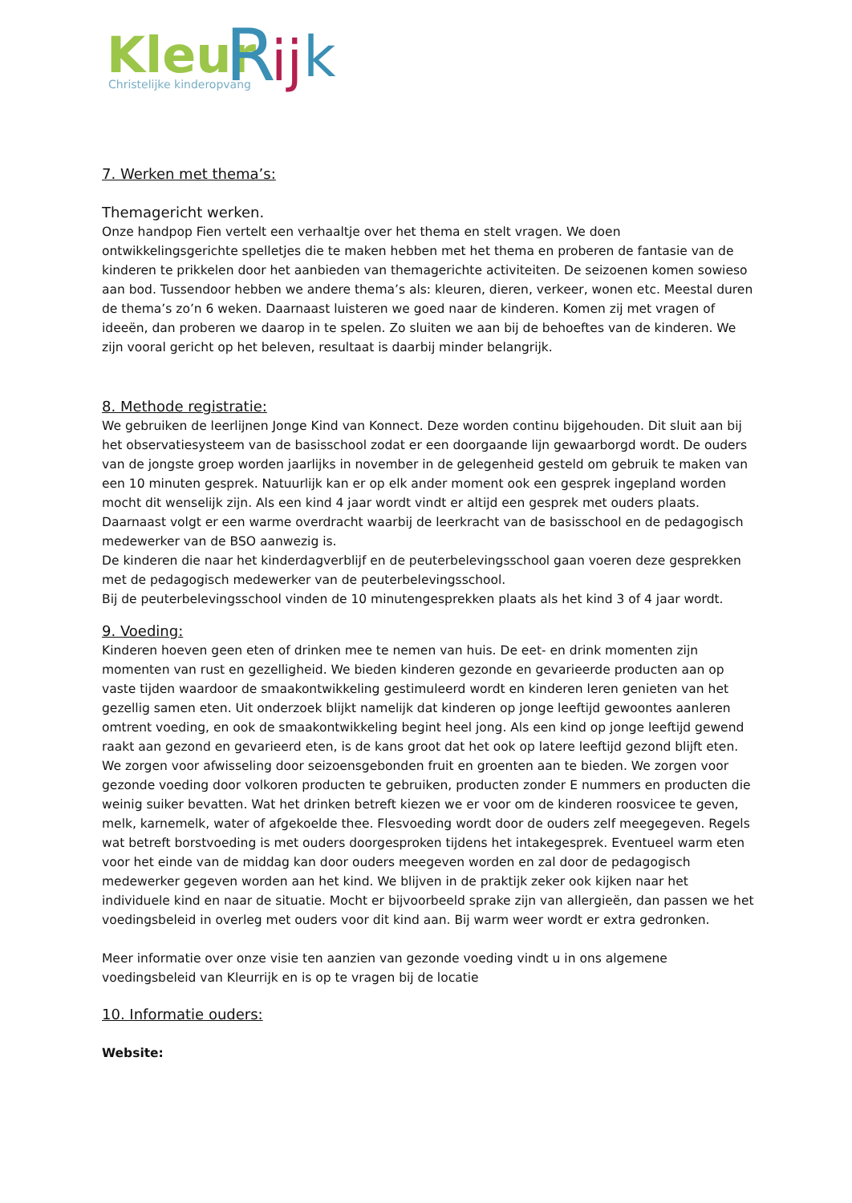Kleur
R
ij
k
Christelijke kinderopvang
7. Werken met thema’s:
Themagericht werken.
Onze handpop Fien vertelt een verhaaltje over het thema en stelt vragen. We doen ontwikkelingsgerichte spelletjes die te maken hebben met het thema en proberen de fantasie van de kinderen te prikkelen door het aanbieden van themagerichte activiteiten. De seizoenen komen sowieso aan bod. Tussendoor hebben we andere thema’s als: kleuren, dieren, verkeer, wonen etc. Meestal duren de thema’s zo’n 6 weken. Daarnaast luisteren we goed naar de kinderen. Komen zij met vragen of ideeën, dan proberen we daarop in te spelen. Zo sluiten we aan bij de behoeftes van de kinderen. We zijn vooral gericht op het beleven, resultaat is daarbij minder belangrijk.
8. Methode registratie:
We gebruiken de leerlijnen Jonge Kind van Konnect. Deze worden continu bijgehouden. Dit sluit aan bij het observatiesysteem van de basisschool zodat er een doorgaande lijn gewaarborgd wordt. De ouders van de jongste groep worden jaarlijks in november in de gelegenheid gesteld om gebruik te maken van een 10 minuten gesprek. Natuurlijk kan er op elk ander moment ook een gesprek ingepland worden mocht dit wenselijk zijn. Als een kind 4 jaar wordt vindt er altijd een gesprek met ouders plaats. Daarnaast volgt er een warme overdracht waarbij de leerkracht van de basisschool en de pedagogisch medewerker van de BSO aanwezig is.
De kinderen die naar het kinderdagverblijf en de peuterbelevingsschool gaan voeren deze gesprekken met de pedagogisch medewerker van de peuterbelevingsschool.
Bij de peuterbelevingsschool vinden de 10 minutengesprekken plaats als het kind 3 of 4 jaar wordt.
9. Voeding:
Kinderen hoeven geen eten of drinken mee te nemen van huis. De eet- en drink momenten zijn momenten van rust en gezelligheid. We bieden kinderen gezonde en gevarieerde producten aan op vaste tijden waardoor de smaakontwikkeling gestimuleerd wordt en kinderen leren genieten van het gezellig samen eten. Uit onderzoek blijkt namelijk dat kinderen op jonge leeftijd gewoontes aanleren omtrent voeding, en ook de smaakontwikkeling begint heel jong. Als een kind op jonge leeftijd gewend raakt aan gezond en gevarieerd eten, is de kans groot dat het ook op latere leeftijd gezond blijft eten. We zorgen voor afwisseling door seizoensgebonden fruit en groenten aan te bieden. We zorgen voor gezonde voeding door volkoren producten te gebruiken, producten zonder E nummers en producten die weinig suiker bevatten. Wat het drinken betreft kiezen we er voor om de kinderen roosvicee te geven, melk, karnemelk, water of afgekoelde thee. Flesvoeding wordt door de ouders zelf meegegeven. Regels wat betreft borstvoeding is met ouders doorgesproken tijdens het intakegesprek. Eventueel warm eten voor het einde van de middag kan door ouders meegeven worden en zal door de pedagogisch medewerker gegeven worden aan het kind. We blijven in de praktijk zeker ook kijken naar het individuele kind en naar de situatie. Mocht er bijvoorbeeld sprake zijn van allergieën, dan passen we het voedingsbeleid in overleg met ouders voor dit kind aan. Bij warm weer wordt er extra gedronken.
Meer informatie over onze visie ten aanzien van gezonde voeding vindt u in ons algemene voedingsbeleid van Kleurrijk en is op te vragen bij de locatie
10. Informatie ouders:
Website: